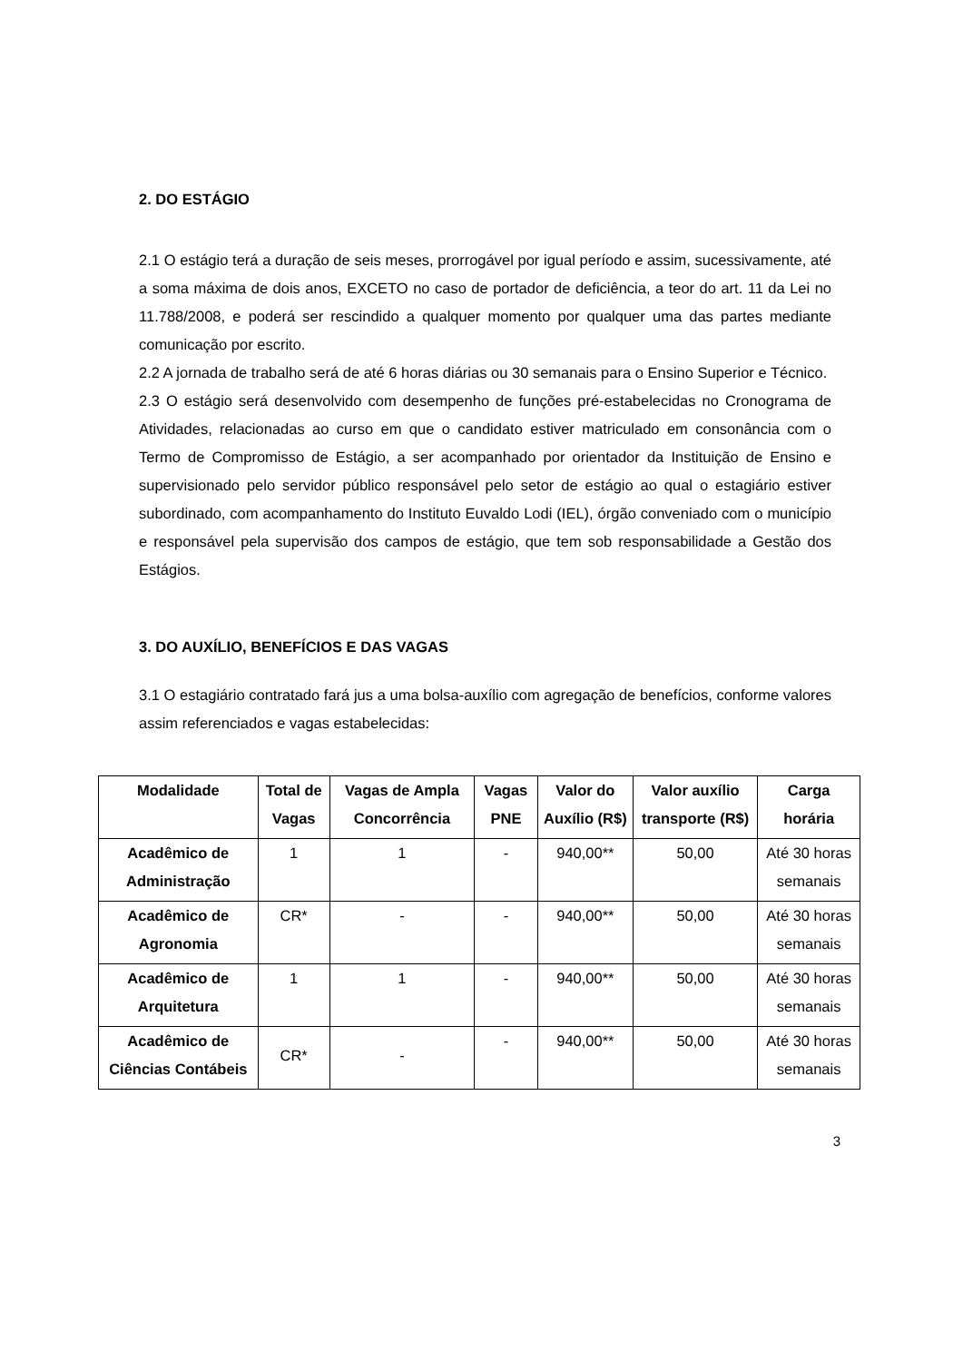2. DO ESTÁGIO
2.1 O estágio terá a duração de seis meses, prorrogável por igual período e assim, sucessivamente, até a soma máxima de dois anos, EXCETO no caso de portador de deficiência, a teor do art. 11 da Lei no 11.788/2008, e poderá ser rescindido a qualquer momento por qualquer uma das partes mediante comunicação por escrito.
2.2 A jornada de trabalho será de até 6 horas diárias ou 30 semanais para o Ensino Superior e Técnico.
2.3 O estágio será desenvolvido com desempenho de funções pré-estabelecidas no Cronograma de Atividades, relacionadas ao curso em que o candidato estiver matriculado em consonância com o Termo de Compromisso de Estágio, a ser acompanhado por orientador da Instituição de Ensino e supervisionado pelo servidor público responsável pelo setor de estágio ao qual o estagiário estiver subordinado, com acompanhamento do Instituto Euvaldo Lodi (IEL), órgão conveniado com o município e responsável pela supervisão dos campos de estágio, que tem sob responsabilidade a Gestão dos Estágios.
3. DO AUXÍLIO, BENEFÍCIOS E DAS VAGAS
3.1 O estagiário contratado fará jus a uma bolsa-auxílio com agregação de benefícios, conforme valores assim referenciados e vagas estabelecidas:
| Modalidade | Total de Vagas | Vagas de Ampla Concorrência | Vagas PNE | Valor do Auxílio (R$) | Valor auxílio transporte (R$) | Carga horária |
| --- | --- | --- | --- | --- | --- | --- |
| Acadêmico de Administração | 1 | 1 | - | 940,00** | 50,00 | Até 30 horas semanais |
| Acadêmico de Agronomia | CR* | - | - | 940,00** | 50,00 | Até 30 horas semanais |
| Acadêmico de Arquitetura | 1 | 1 | - | 940,00** | 50,00 | Até 30 horas semanais |
| Acadêmico de Ciências Contábeis | CR* | - | - | 940,00** | 50,00 | Até 30 horas semanais |
3